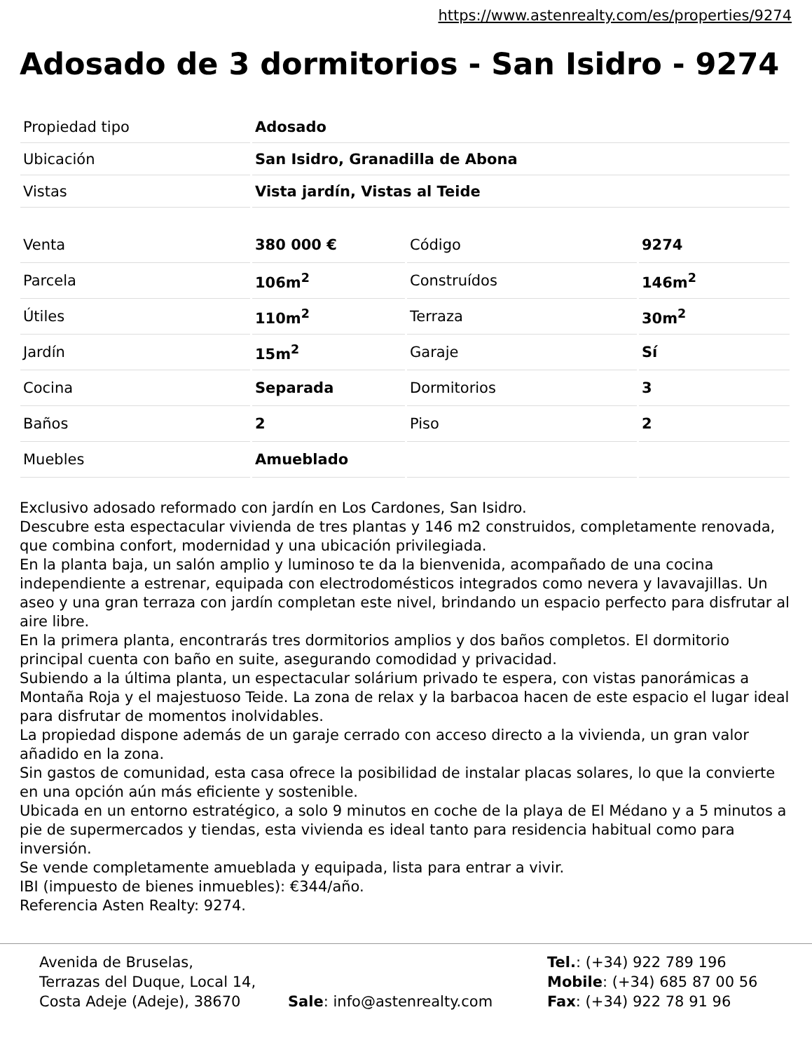https://www.astenrealty.com/es/properties/9274
Adosado de 3 dormitorios - San Isidro - 9274
| Propiedad tipo | Adosado |
| Ubicación | San Isidro, Granadilla de Abona |
| Vistas | Vista jardín, Vistas al Teide |
| Venta | 380 000 € | Código | 9274 |
| Parcela | 106m<sup>2</sup> | Construídos | 146m<sup>2</sup> |
| Útiles | 110m<sup>2</sup> | Terraza | 30m<sup>2</sup> |
| Jardín | 15m<sup>2</sup> | Garaje | Sí |
| Cocina | Separada | Dormitorios | 3 |
| Baños | 2 | Piso | 2 |
| Muebles | Amueblado | | |
Exclusivo adosado reformado con jardín en Los Cardones, San Isidro.
Descubre esta espectacular vivienda de tres plantas y 146 m2 construidos, completamente renovada, que combina confort, modernidad y una ubicación privilegiada.
En la planta baja, un salón amplio y luminoso te da la bienvenida, acompañado de una cocina independiente a estrenar, equipada con electrodomésticos integrados como nevera y lavavajillas. Un aseo y una gran terraza con jardín completan este nivel, brindando un espacio perfecto para disfrutar al aire libre.
En la primera planta, encontrarás tres dormitorios amplios y dos baños completos. El dormitorio principal cuenta con baño en suite, asegurando comodidad y privacidad.
Subiendo a la última planta, un espectacular solárium privado te espera, con vistas panorámicas a Montaña Roja y el majestuoso Teide. La zona de relax y la barbacoa hacen de este espacio el lugar ideal para disfrutar de momentos inolvidables.
La propiedad dispone además de un garaje cerrado con acceso directo a la vivienda, un gran valor añadido en la zona.
Sin gastos de comunidad, esta casa ofrece la posibilidad de instalar placas solares, lo que la convierte en una opción aún más eficiente y sostenible.
Ubicada en un entorno estratégico, a solo 9 minutos en coche de la playa de El Médano y a 5 minutos a pie de supermercados y tiendas, esta vivienda es ideal tanto para residencia habitual como para inversión.
Se vende completamente amueblada y equipada, lista para entrar a vivir.
IBI (impuesto de bienes inmuebles): €344/año.
Referencia Asten Realty: 9274.
Avenida de Bruselas,
Terrazas del Duque, Local 14,
Costa Adeje (Adeje), 38670
Sale: info@astenrealty.com Tel.: (+34) 922 789 196
Mobile: (+34) 685 87 00 56
Fax: (+34) 922 78 91 96